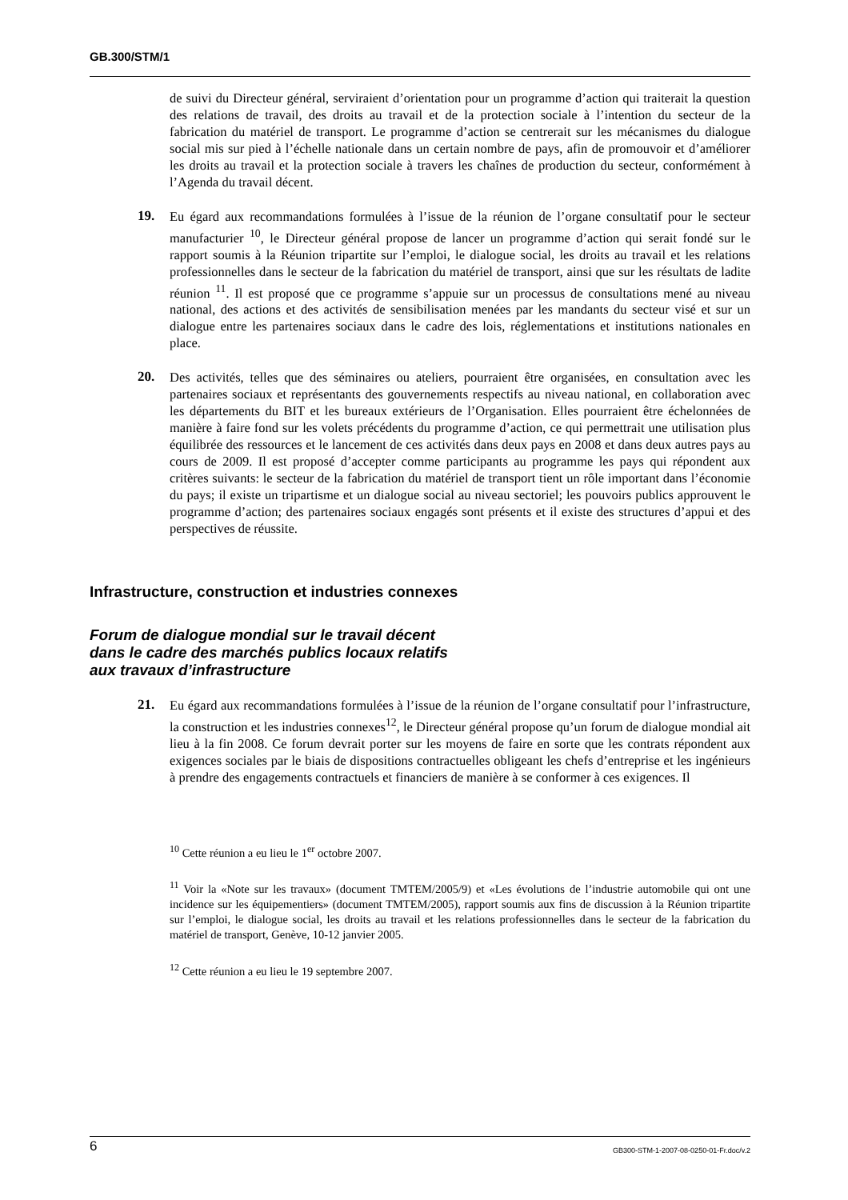GB.300/STM/1
de suivi du Directeur général, serviraient d’orientation pour un programme d’action qui traiterait la question des relations de travail, des droits au travail et de la protection sociale à l’intention du secteur de la fabrication du matériel de transport. Le programme d’action se centrerait sur les mécanismes du dialogue social mis sur pied à l’échelle nationale dans un certain nombre de pays, afin de promouvoir et d’améliorer les droits au travail et la protection sociale à travers les chaînes de production du secteur, conformément à l’Agenda du travail décent.
19.
Eu égard aux recommandations formulées à l’issue de la réunion de l’organe consultatif pour le secteur manufacturier <sup>10</sup>, le Directeur général propose de lancer un programme d’action qui serait fondé sur le rapport soumis à la Réunion tripartite sur l’emploi, le dialogue social, les droits au travail et les relations professionnelles dans le secteur de la fabrication du matériel de transport, ainsi que sur les résultats de ladite réunion <sup>11</sup>. Il est proposé que ce programme s’appuie sur un processus de consultations mené au niveau national, des actions et des activités de sensibilisation menées par les mandants du secteur visé et sur un dialogue entre les partenaires sociaux dans le cadre des lois, réglementations et institutions nationales en place.
20.
Des activités, telles que des séminaires ou ateliers, pourraient être organisées, en consultation avec les partenaires sociaux et représentants des gouvernements respectifs au niveau national, en collaboration avec les départements du BIT et les bureaux extérieurs de l’Organisation. Elles pourraient être échelonnées de manière à faire fond sur les volets précédents du programme d’action, ce qui permettrait une utilisation plus équilibrée des ressources et le lancement de ces activités dans deux pays en 2008 et dans deux autres pays au cours de 2009. Il est proposé d’accepter comme participants au programme les pays qui répondent aux critères suivants: le secteur de la fabrication du matériel de transport tient un rôle important dans l’économie du pays; il existe un tripartisme et un dialogue social au niveau sectoriel; les pouvoirs publics approuvent le programme d’action; des partenaires sociaux engagés sont présents et il existe des structures d’appui et des perspectives de réussite.
Infrastructure, construction et industries connexes
Forum de dialogue mondial sur le travail décent
dans le cadre des marchés publics locaux relatifs
aux travaux d’infrastructure
21.
Eu égard aux recommandations formulées à l’issue de la réunion de l’organe consultatif pour l’infrastructure, la construction et les industries connexes<sup>12</sup>, le Directeur général propose qu’un forum de dialogue mondial ait lieu à la fin 2008. Ce forum devrait porter sur les moyens de faire en sorte que les contrats répondent aux exigences sociales par le biais de dispositions contractuelles obligeant les chefs d’entreprise et les ingénieurs à prendre des engagements contractuels et financiers de manière à se conformer à ces exigences. Il
<sup>10</sup> Cette réunion a eu lieu le 1<sup>er</sup> octobre 2007.
<sup>11</sup> Voir la «Note sur les travaux» (document TMTEM/2005/9) et «Les évolutions de l’industrie automobile qui ont une incidence sur les équipementiers» (document TMTEM/2005), rapport soumis aux fins de discussion à la Réunion tripartite sur l’emploi, le dialogue social, les droits au travail et les relations professionnelles dans le secteur de la fabrication du matériel de transport, Genève, 10-12 janvier 2005.
<sup>12</sup> Cette réunion a eu lieu le 19 septembre 2007.
6 GB300-STM-1-2007-08-0250-01-Fr.doc/v.2